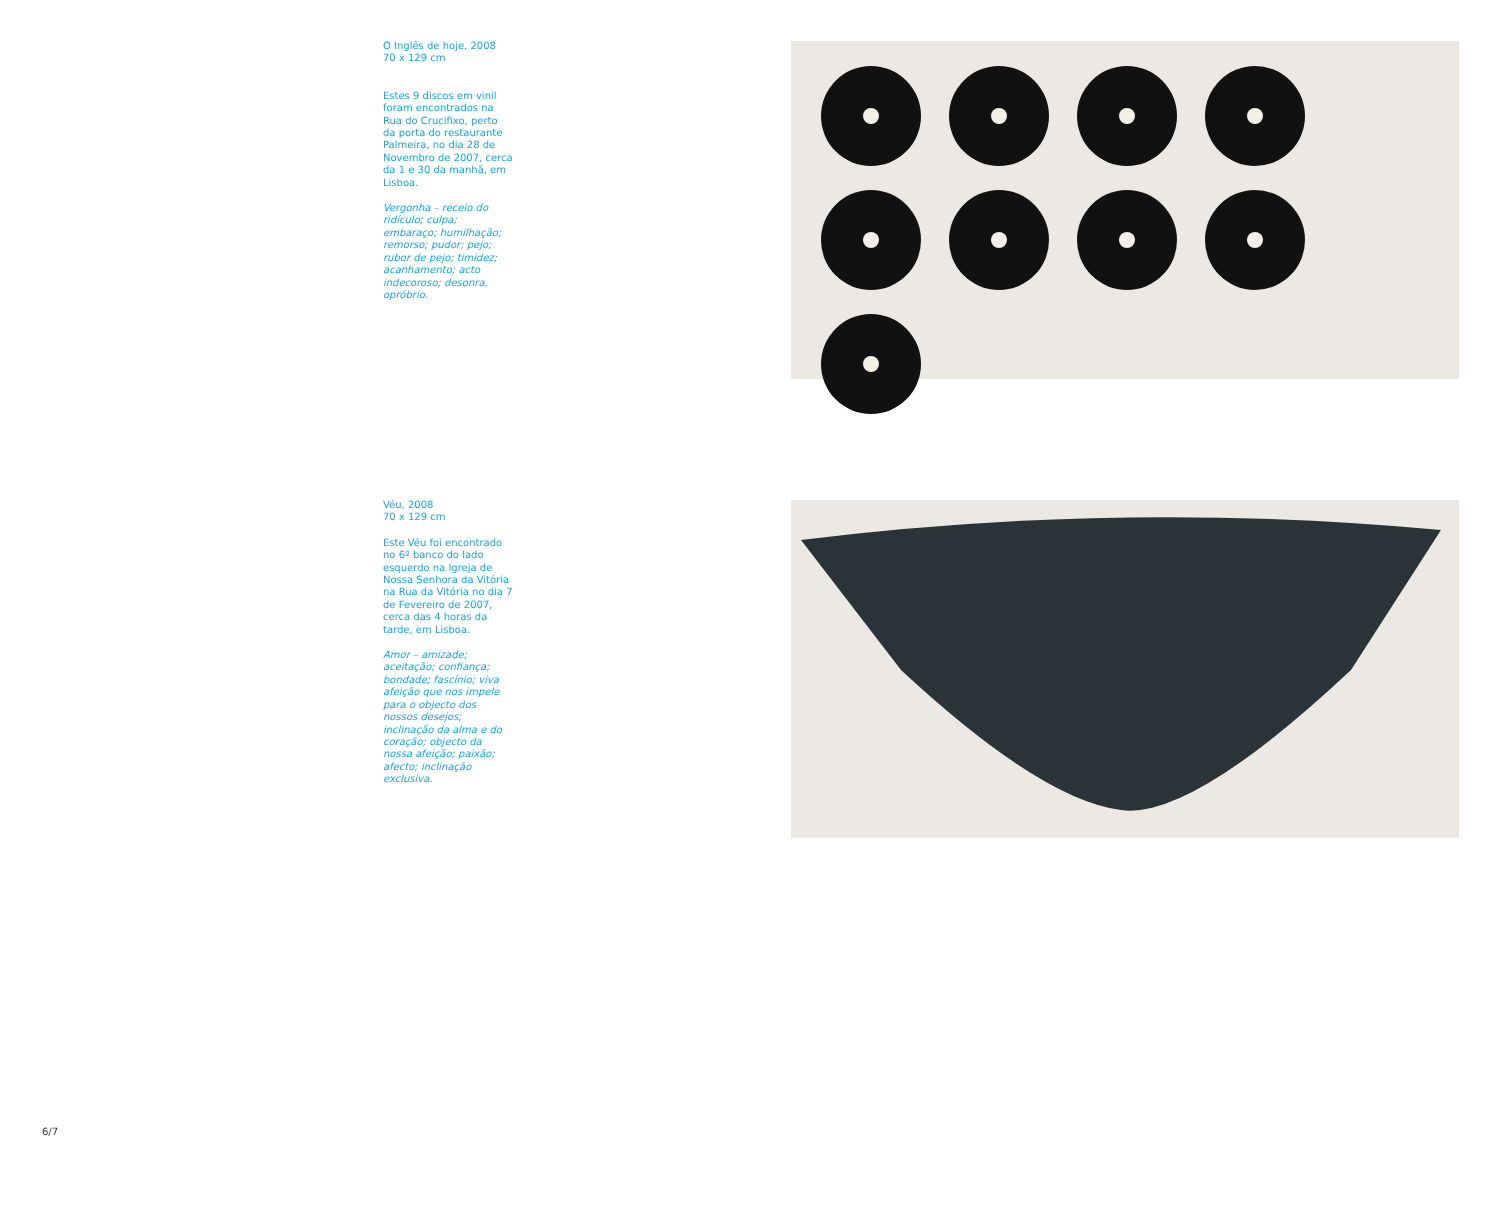O Inglês de hoje, 2008
70 x 129 cm
Estes 9 discos em vinil foram encontrados na Rua do Crucifixo, perto da porta do restaurante Palmeira, no dia 28 de Novembro de 2007, cerca da 1 e 30 da manhã, em Lisboa.
Vergonha – receio do ridículo; culpa; embaraço; humilhação; remorso; pudor; pejo; rubor de pejo; timidez; acanhamento; acto indecoroso; desonra, opróbrio.
Véu, 2008
70 x 129 cm
Este Véu foi encontrado no 6º banco do lado esquerdo na Igreja de Nossa Senhora da Vitória na Rua da Vitória no dia 7 de Fevereiro de 2007, cerca das 4 horas da tarde, em Lisboa.
Amor – amizade; aceitação; confiança; bondade; fascínio; viva afeição que nos impele para o objecto dos nossos desejos; inclinação da alma e do coração; objecto da nossa afeição; paixão; afecto; inclinação exclusiva.
6/7